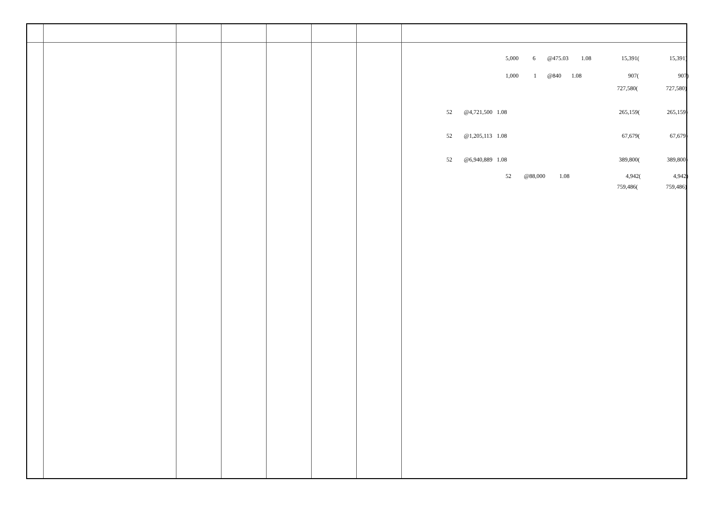| | | | | | | | 5,000 6 @475.03 1.08 15,391( 15,391) 1,000 1 @840 1.08 907( 907) 727,580( 727,580) 52 @4,721,500 1.08 265,159( 265,159) 52 @1,205,113 1.08 67,679( 67,679) 52 @6,940,889 1.08 389,800( 389,800) 52 @88,000 1.08 4,942( 4,942) 759,486( 759,486) |